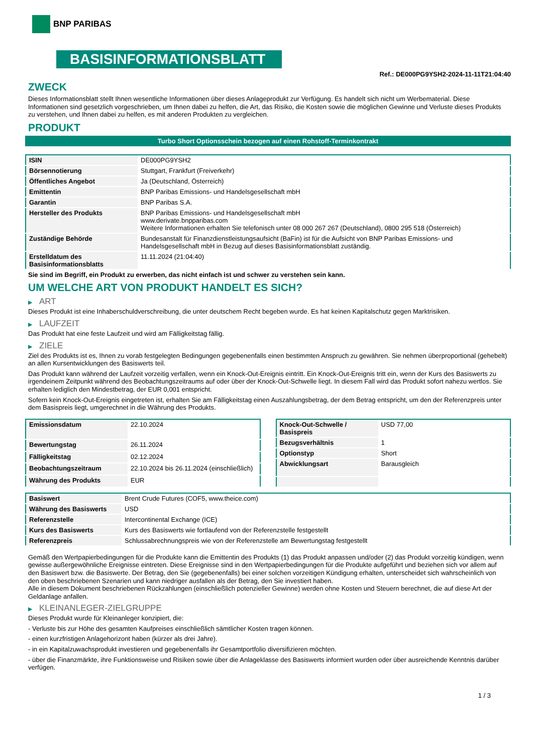BNP PARIBAS
BASISINFORMATIONSBLATT
Ref.: DE000PG9YSH2-2024-11-11T21:04:40
ZWECK
Dieses Informationsblatt stellt Ihnen wesentliche Informationen über dieses Anlageprodukt zur Verfügung. Es handelt sich nicht um Werbematerial. Diese Informationen sind gesetzlich vorgeschrieben, um Ihnen dabei zu helfen, die Art, das Risiko, die Kosten sowie die möglichen Gewinne und Verluste dieses Produkts zu verstehen, und Ihnen dabei zu helfen, es mit anderen Produkten zu vergleichen.
PRODUKT
Turbo Short Optionsschein bezogen auf einen Rohstoff-Terminkontrakt
| ISIN | DE000PG9YSH2 |
| Börsennotierung | Stuttgart, Frankfurt (Freiverkehr) |
| Öffentliches Angebot | Ja (Deutschland, Österreich) |
| Emittentin | BNP Paribas Emissions- und Handelsgesellschaft mbH |
| Garantin | BNP Paribas S.A. |
| Hersteller des Produkts | BNP Paribas Emissions- und Handelsgesellschaft mbH www.derivate.bnpparibas.com Weitere Informationen erhalten Sie telefonisch unter 08 000 267 267 (Deutschland), 0800 295 518 (Österreich) |
| Zuständige Behörde | Bundesanstalt für Finanzdienstleistungsaufsicht (BaFin) ist für die Aufsicht von BNP Paribas Emissions- und Handelsgesellschaft mbH in Bezug auf dieses Basisinformationsblatt zuständig. |
| Erstelldatum des Basisinformationsblatts | 11.11.2024 (21:04:40) |
Sie sind im Begriff, ein Produkt zu erwerben, das nicht einfach ist und schwer zu verstehen sein kann.
UM WELCHE ART VON PRODUKT HANDELT ES SICH?
▶ ART
Dieses Produkt ist eine Inhaberschuldverschreibung, die unter deutschem Recht begeben wurde. Es hat keinen Kapitalschutz gegen Marktrisiken.
▶ LAUFZEIT
Das Produkt hat eine feste Laufzeit und wird am Fälligkeitstag fällig.
▶ ZIELE
Ziel des Produkts ist es, Ihnen zu vorab festgelegten Bedingungen gegebenenfalls einen bestimmten Anspruch zu gewähren. Sie nehmen überproportional (gehebelt) an allen Kursentwicklungen des Basiswerts teil.
Das Produkt kann während der Laufzeit vorzeitig verfallen, wenn ein Knock-Out-Ereignis eintritt. Ein Knock-Out-Ereignis tritt ein, wenn der Kurs des Basiswerts zu irgendeinem Zeitpunkt während des Beobachtungszeitraums auf oder über der Knock-Out-Schwelle liegt. In diesem Fall wird das Produkt sofort nahezu wertlos. Sie erhalten lediglich den Mindestbetrag, der EUR 0,001 entspricht.
Sofern kein Knock-Out-Ereignis eingetreten ist, erhalten Sie am Fälligkeitstag einen Auszahlungsbetrag, der dem Betrag entspricht, um den der Referenzpreis unter dem Basispreis liegt, umgerechnet in die Währung des Produkts.
| Emissionsdatum | 22.10.2024 |
| Bewertungstag | 26.11.2024 |
| Fälligkeitstag | 02.12.2024 |
| Beobachtungszeitraum | 22.10.2024 bis 26.11.2024 (einschließlich) |
| Währung des Produkts | EUR |
| Knock-Out-Schwelle / Basispreis | USD 77,00 |
| Bezugsverhältnis | 1 |
| Optionstyp | Short |
| Abwicklungsart | Barausgleich |
| Basiswert | Brent Crude Futures (COF5, www.theice.com) |
| Währung des Basiswerts | USD |
| Referenzstelle | Intercontinental Exchange (ICE) |
| Kurs des Basiswerts | Kurs des Basiswerts wie fortlaufend von der Referenzstelle festgestellt |
| Referenzpreis | Schlussabrechnungspreis wie von der Referenzstelle am Bewertungstag festgestellt |
Gemäß den Wertpapierbedingungen für die Produkte kann die Emittentin des Produkts (1) das Produkt anpassen und/oder (2) das Produkt vorzeitig kündigen, wenn gewisse außergewöhnliche Ereignisse eintreten. Diese Ereignisse sind in den Wertpapierbedingungen für die Produkte aufgeführt und beziehen sich vor allem auf den Basiswert bzw. die Basiswerte. Der Betrag, den Sie (gegebenenfalls) bei einer solchen vorzeitigen Kündigung erhalten, unterscheidet sich wahrscheinlich von den oben beschriebenen Szenarien und kann niedriger ausfallen als der Betrag, den Sie investiert haben.
Alle in diesem Dokument beschriebenen Rückzahlungen (einschließlich potenzieller Gewinne) werden ohne Kosten und Steuern berechnet, die auf diese Art der Geldanlage anfallen.
▶ KLEINANLEGER-ZIELGRUPPE
Dieses Produkt wurde für Kleinanleger konzipiert, die:
- Verluste bis zur Höhe des gesamten Kaufpreises einschließlich sämtlicher Kosten tragen können.
- einen kurzfristigen Anlagehorizont haben (kürzer als drei Jahre).
- in ein Kapitalzuwachsprodukt investieren und gegebenenfalls ihr Gesamtportfolio diversifizieren möchten.
- über die Finanzmärkte, ihre Funktionsweise und Risiken sowie über die Anlageklasse des Basiswerts informiert wurden oder über ausreichende Kenntnis darüber verfügen.
1 / 3